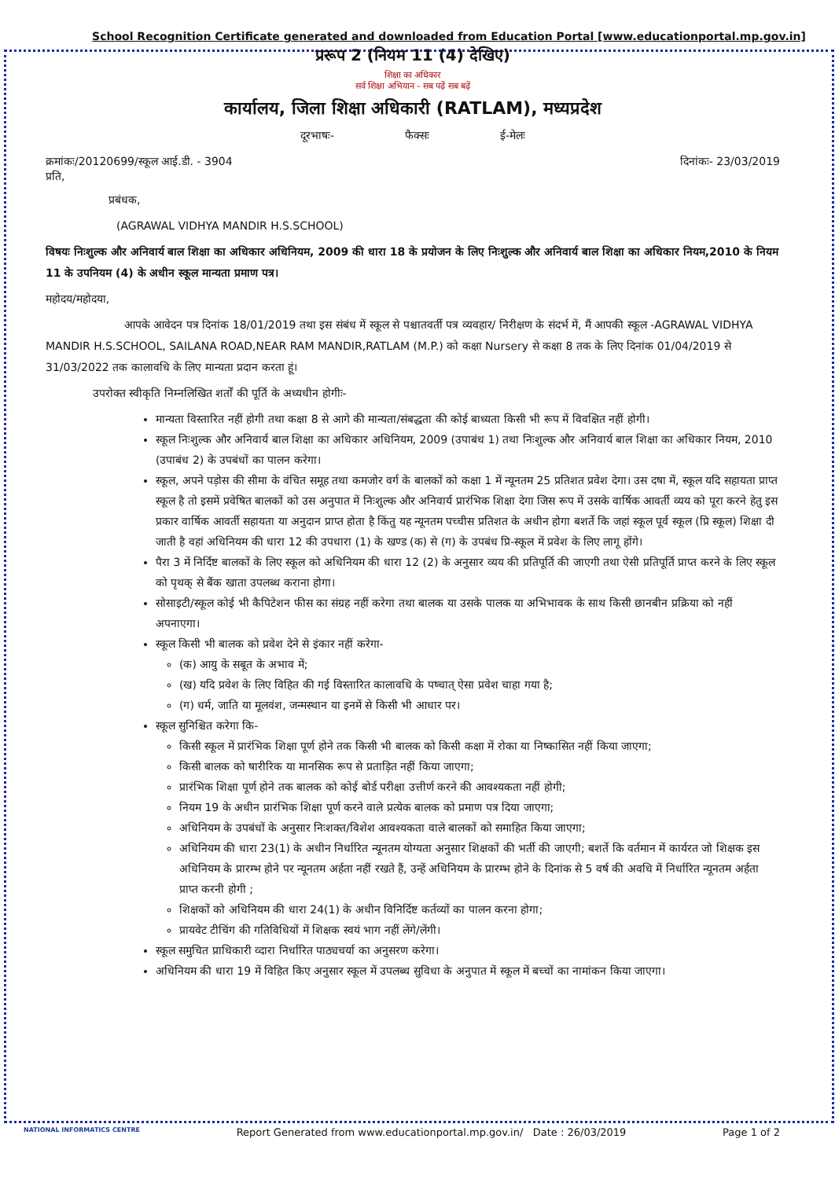School Recognition Certificate generated and downloaded from Education Portal [www.educationportal.mp.gov.in]
प्ररूप 2 (नियम 11 (4) देखिए)
शिक्षा का अधिकार
सर्व शिक्षा अभियान - सब पढ़ें सब बढ़ें
कार्यालय, जिला शिक्षा अधिकारी (RATLAM), मध्यप्रदेश
दूरभाषः- फैक्सः ई-मेलः
क्रमांकः/20120699/स्कूल आई.डी. - 3904 दिनांकः- 23/03/2019
प्रति,
प्रबंधक,
(AGRAWAL VIDHYA MANDIR H.S.SCHOOL)
विषयः निःशुल्क और अनिवार्य बाल शिक्षा का अधिकार अधिनियम, 2009 की धारा 18 के प्रयोजन के लिए निःशुल्क और अनिवार्य बाल शिक्षा का अधिकार नियम,2010 के नियम 11 के उपनियम (4) के अधीन स्कूल मान्यता प्रमाण पत्र।
महोदय/महोदया,
आपके आवेदन पत्र दिनांक 18/01/2019 तथा इस संबंध में स्कूल से पश्चातवर्ती पत्र व्यवहार/ निरीक्षण के संदर्भ में, मैं आपकी स्कूल -AGRAWAL VIDHYA MANDIR H.S.SCHOOL, SAILANA ROAD,NEAR RAM MANDIR,RATLAM (M.P.) को कक्षा Nursery से कक्षा 8 तक के लिए दिनांक 01/04/2019 से 31/03/2022 तक कालावधि के लिए मान्यता प्रदान करता हूं।
उपरोक्त स्वीकृति निम्नलिखित शर्तों की पूर्ति के अध्यधीन होगीः-
मान्यता विस्तारित नहीं होगी तथा कक्षा 8 से आगे की मान्यता/संबद्धता की कोई बाध्यता किसी भी रूप में विवक्षित नहीं होगी।
स्कूल निःशुल्क और अनिवार्य बाल शिक्षा का अधिकार अधिनियम, 2009 (उपाबंध 1) तथा निःशुल्क और अनिवार्य बाल शिक्षा का अधिकार नियम, 2010 (उपाबंध 2) के उपबंधों का पालन करेगा।
स्कूल, अपने पड़ोस की सीमा के वंचित समूह तथा कमजोर वर्ग के बालकों को कक्षा 1 में न्यूनतम 25 प्रतिशत प्रवेश देगा। उस दषा में, स्कूल यदि सहायता प्राप्त स्कूल है तो इसमें प्रवेषित बालकों को उस अनुपात में निःशुल्क और अनिवार्य प्रारंभिक शिक्षा देगा जिस रूप में उसके वार्षिक आवर्ती व्यय को पूरा करने हेतु इस प्रकार वार्षिक आवर्ती सहायता या अनुदान प्राप्त होता है किंतु यह न्यूनतम पच्चीस प्रतिशत के अधीन होगा बशर्ते कि जहां स्कूल पूर्व स्कूल (प्रि स्कूल) शिक्षा दी जाती है वहां अधिनियम की धारा 12 की उपधारा (1) के खण्ड (क) से (ग) के उपबंध प्रि-स्कूल में प्रवेश के लिए लागू होंगे।
पैरा 3 में निर्दिष्ट बालकों के लिए स्कूल को अधिनियम की धारा 12 (2) के अनुसार व्यय की प्रतिपूर्ति की जाएगी तथा ऐसी प्रतिपूर्ति प्राप्त करने के लिए स्कूल को पृथक् से बैंक खाता उपलब्ध कराना होगा।
सोसाइटी/स्कूल कोई भी कैपिटेशन फीस का संग्रह नहीं करेगा तथा बालक या उसके पालक या अभिभावक के साथ किसी छानबीन प्रक्रिया को नहीं अपनाएगा।
स्कूल किसी भी बालक को प्रवेश देने से इंकार नहीं करेगा-
(क) आयु के सबूत के अभाव में;
(ख) यदि प्रवेश के लिए विहित की गई विस्तारित कालावधि के पष्चात् ऐसा प्रवेश चाहा गया है;
(ग) धर्म, जाति या मूलवंश, जन्मस्थान या इनमें से किसी भी आधार पर।
स्कूल सुनिश्चित करेगा कि-
किसी स्कूल में प्रारंभिक शिक्षा पूर्ण होने तक किसी भी बालक को किसी कक्षा में रोका या निष्कासित नहीं किया जाएगा;
किसी बालक को षारीरिक या मानसिक रूप से प्रताड़ित नहीं किया जाएगा;
प्रारंभिक शिक्षा पूर्ण होने तक बालक को कोई बोर्ड परीक्षा उत्तीर्ण करने की आवश्यकता नहीं होगी;
नियम 19 के अधीन प्रारंभिक शिक्षा पूर्ण करने वाले प्रत्येक बालक को प्रमाण पत्र दिया जाएगा;
अधिनियम के उपबंधों के अनुसार निःशक्त/विशेश आवश्यकता वाले बालकों को समाहित किया जाएगा;
अधिनियम की धारा 23(1) के अधीन निर्धारित न्यूनतम योग्यता अनुसार शिक्षकों की भर्ती की जाएगी; बशर्ते कि वर्तमान में कार्यरत जो शिक्षक इस अधिनियम के प्रारम्भ होने पर न्यूनतम अर्हता नहीं रखते हैं, उन्हें अधिनियम के प्रारम्भ होने के दिनांक से 5 वर्ष की अवधि में निर्धारित न्यूनतम अर्हता प्राप्त करनी होगी ;
शिक्षकों को अधिनियम की धारा 24(1) के अधीन विनिर्दिष्ट कर्तव्यों का पालन करना होगा;
प्रायवेट टीचिंग की गतिविधियों में शिक्षक स्वयं भाग नहीं लेंगे/लेंगी।
स्कूल समुचित प्राधिकारी व्दारा निर्धारित पाठ्यचर्या का अनुसरण करेगा।
अधिनियम की धारा 19 में विहित किए अनुसार स्कूल में उपलब्ध सुविधा के अनुपात में स्कूल में बच्चों का नामांकन किया जाएगा।
NATIONAL INFORMATICS CENTRE Report Generated from www.educationportal.mp.gov.in/ Date : 26/03/2019 Page 1 of 2